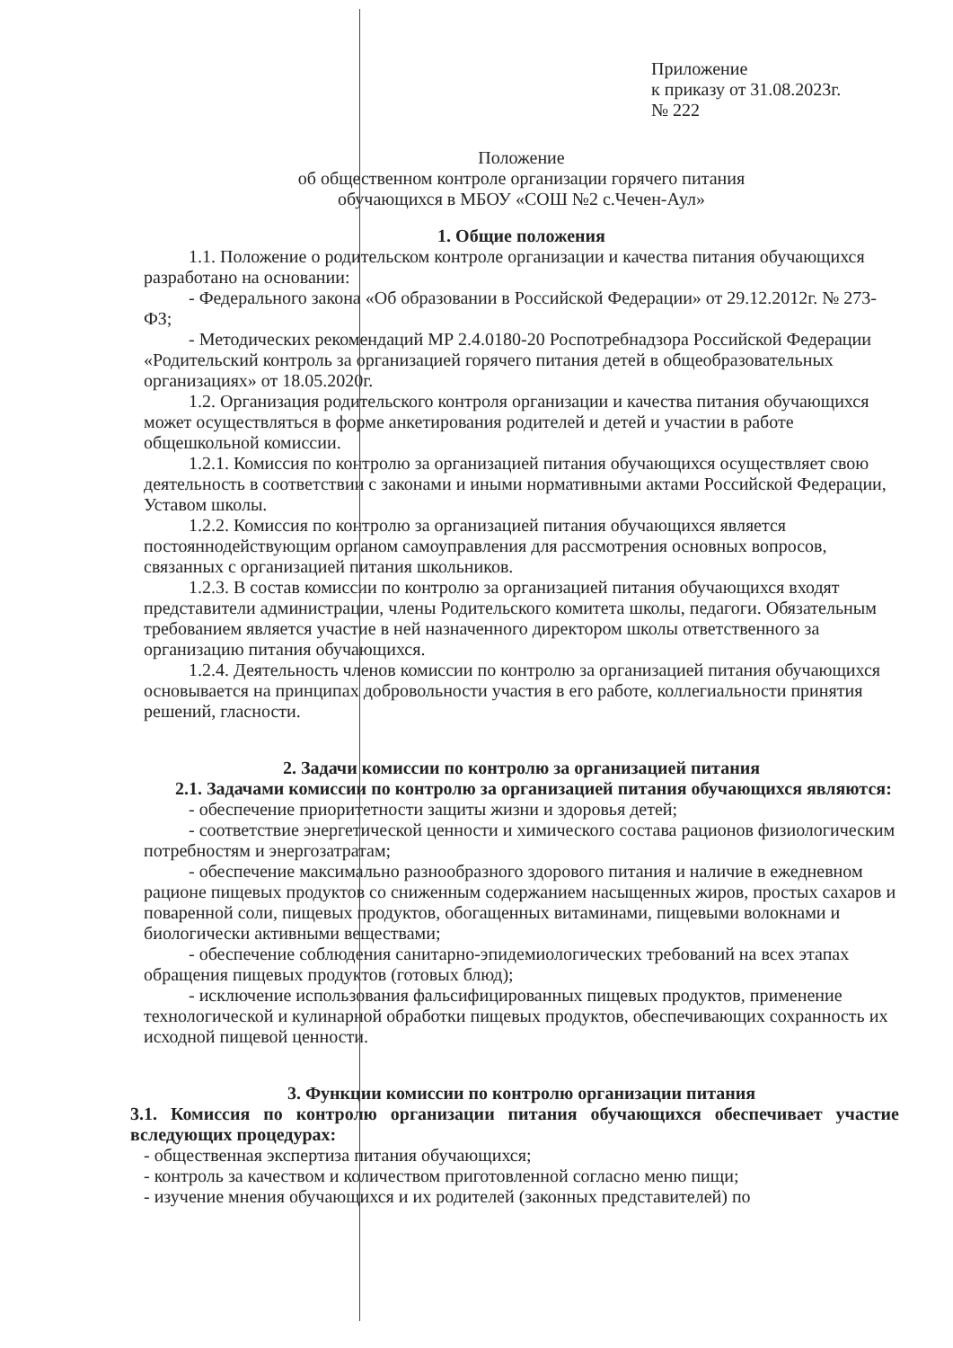Приложение
к приказу от 31.08.2023г.
№ 222
Положение
об общественном контроле организации горячего питания
обучающихся в МБОУ «СОШ №2 с.Чечен-Аул»
1. Общие положения
1.1. Положение о родительском контроле организации и качества питания обучающихся разработано на основании:
- Федерального закона «Об образовании в Российской Федерации» от 29.12.2012г. № 273-ФЗ;
- Методических рекомендаций МР 2.4.0180-20 Роспотребнадзора Российской Федерации «Родительский контроль за организацией горячего питания детей в общеобразовательных организациях» от 18.05.2020г.
1.2. Организация родительского контроля организации и качества питания обучающихся может осуществляться в форме анкетирования родителей и детей и участии в работе общешкольной комиссии.
1.2.1. Комиссия по контролю за организацией питания обучающихся осуществляет свою деятельность в соответствии с законами и иными нормативными актами Российской Федерации, Уставом школы.
1.2.2. Комиссия по контролю за организацией питания обучающихся является постояннодействующим органом самоуправления для рассмотрения основных вопросов, связанных с организацией питания школьников.
1.2.3. В состав комиссии по контролю за организацией питания обучающихся входят представители администрации, члены Родительского комитета школы, педагоги. Обязательным требованием является участие в ней назначенного директором школы ответственного за организацию питания обучающихся.
1.2.4. Деятельность членов комиссии по контролю за организацией питания обучающихся основывается на принципах добровольности участия в его работе, коллегиальности принятия решений, гласности.
2. Задачи комиссии по контролю за организацией питания
2.1. Задачами комиссии по контролю за организацией питания обучающихся являются:
- обеспечение приоритетности защиты жизни и здоровья детей;
- соответствие энергетической ценности и химического состава рационов физиологическим потребностям и энергозатратам;
- обеспечение максимально разнообразного здорового питания и наличие в ежедневном рационе пищевых продуктов со сниженным содержанием насыщенных жиров, простых сахаров и поваренной соли, пищевых продуктов, обогащенных витаминами, пищевыми волокнами и биологически активными веществами;
- обеспечение соблюдения санитарно-эпидемиологических требований на всех этапах обращения пищевых продуктов (готовых блюд);
- исключение использования фальсифицированных пищевых продуктов, применение технологической и кулинарной обработки пищевых продуктов, обеспечивающих сохранность их исходной пищевой ценности.
3. Функции комиссии по контролю организации питания
3.1. Комиссия по контролю организации питания обучающихся обеспечивает участие вследующих процедурах:
- общественная экспертиза питания обучающихся;
- контроль за качеством и количеством приготовленной согласно меню пищи;
- изучение мнения обучающихся и их родителей (законных представителей) по